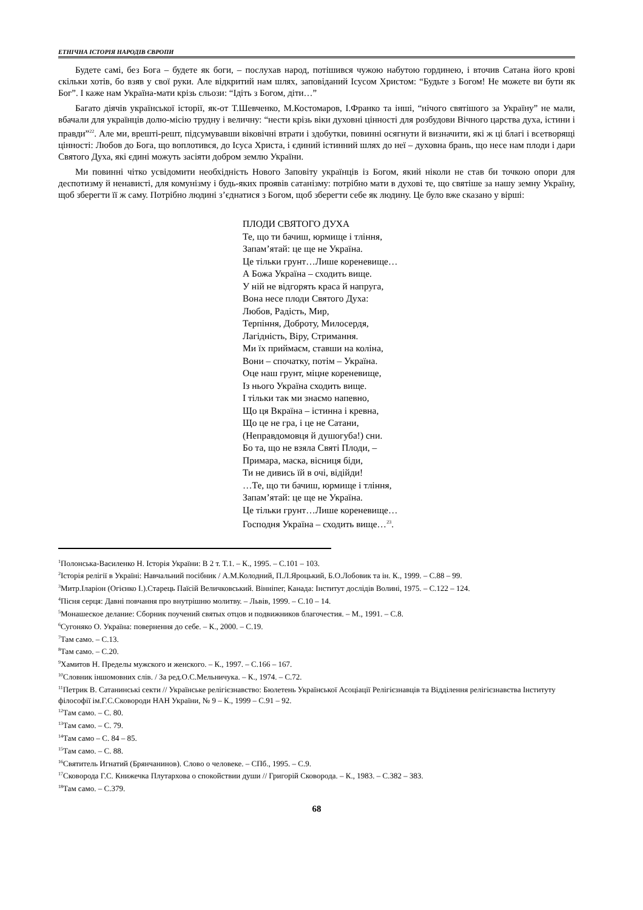ЕТНІЧНА ІСТОРІЯ НАРОДІВ ЄВРОПИ
Будете самі, без Бога – будете як боги, – послухав народ, потішився чужою набутою гординею, і вточив Сатана його крові скільки хотів, бо взяв у свої руки. Але відкритий нам шлях, заповіданий Ісусом Христом: “Будьте з Богом! Не можете ви бути як Бог”. І каже нам Україна-мати крізь сльози: “Ідіть з Богом, діти…”
Багато діячів української історії, як-от Т.Шевченко, М.Костомаров, І.Франко та інші, “нічого святішого за Україну” не мали, вбачали для українців долю-місію трудну і величну: “нести крізь віки духовні цінності для розбудови Вічного царства духа, істини і правди”<sup>22</sup>. Але ми, врешті-решт, підсумувавши віковічні втрати і здобутки, повинні осягнути й визначити, які ж ці благі і всетворящі цінності: Любов до Бога, що воплотився, до Ісуса Христа, і єдиний істинний шлях до неї – духовна брань, що несе нам плоди і дари Святого Духа, які єдині можуть засіяти добром землю України.
Ми повинні чітко усвідомити необхідність Нового Заповіту українців із Богом, який ніколи не став би точкою опори для деспотизму й ненависті, для комунізму і будь-яких проявів сатанізму: потрібно мати в духові те, що святіше за нашу земну Україну, щоб зберегти її ж саму. Потрібно людині з’єднатися з Богом, щоб зберегти себе як людину. Це було вже сказано у вірші:
ПЛОДИ СВЯТОГО ДУХА
Те, що ти бачиш, юрмище і тління,
Запам’ятай: це ще не Україна.
Це тільки грунт…Лише кореневище…
А Божа Україна – сходить вище.
У ній не відгорять краса й напруга,
Вона несе плоди Святого Духа:
Любов, Радість, Мир,
Терпіння, Доброту, Милосердя,
Лагідність, Віру, Стримання.
Ми їх приймаєм, ставши на коліна,
Вони – спочатку, потім – Україна.
Оце наш грунт, міцне кореневище,
Із нього Україна сходить вище.
І тільки так ми знаємо напевно,
Що ця Вкраїна – істинна і кревна,
Що це не гра, і це не Сатани,
(Неправдомовця й душогуба!) сни.
Бо та, що не взяла Святі Плоди, –
Примара, маска, вісниця біди,
Ти не дивись їй в очі, відійди!
…Те, що ти бачиш, юрмище і тління,
Запам’ятай: це ще не Україна.
Це тільки грунт…Лише кореневище…
Господня Україна – сходить вище…<sup>23</sup>.
<sup>1</sup> Полонська-Василенко Н. Історія України: В 2 т. Т.1. – К., 1995. – С.101 – 103.
<sup>2</sup> Історія релігії в Україні: Навчальний посібник / А.М.Колодний, П.Л.Яроцький, Б.О.Лобовик та ін. К., 1999. – С.88 – 99.
<sup>3</sup> Митр.Іларіон (Огієнко І.).Старець Паїсій Величковський. Вінніпег, Канада: Інститут дослідів Волині, 1975. – С.122 – 124.
<sup>4</sup> Пісня серця: Давні повчання про внутрішню молитву. – Львів, 1999. – С.10 – 14.
<sup>5</sup> Монашеское делание: Сборник поучений святых отцов и подвижников благочестия. – М., 1991. – С.8.
<sup>6</sup> Сугоняко О. Україна: повернення до себе. – К., 2000. – С.19.
<sup>7</sup> Там само. – С.13.
<sup>8</sup> Там само. – С.20.
<sup>9</sup> Хамитов Н. Пределы мужского и женского. – К., 1997. – С.166 – 167.
<sup>10</sup> Словник іншомовних слів. / За ред.О.С.Мельничука. – К., 1974. – С.72.
<sup>11</sup> Петрик В. Сатанинські секти // Українське релігієзнавство: Бюлетень Української Асоціації Релігієзнавців та Відділення релігієзнавства Інституту філософії ім.Г.С.Сковороди НАН України, № 9 – К., 1999 – С.91 – 92.
<sup>12</sup> Там само. – С. 80.
<sup>13</sup> Там само. – С. 79.
<sup>14</sup> Там само – С. 84 – 85.
<sup>15</sup> Там само. – С. 88.
<sup>16</sup> Святитель Игнатий (Брянчанинов). Слово о человеке. – СПб., 1995. – С.9.
<sup>17</sup> Сковорода Г.С. Книжечка Плутархова о спокойствии души // Григорій Сковорода. – К., 1983. – С.382 – 383.
<sup>18</sup> Там само. – С.379.
68